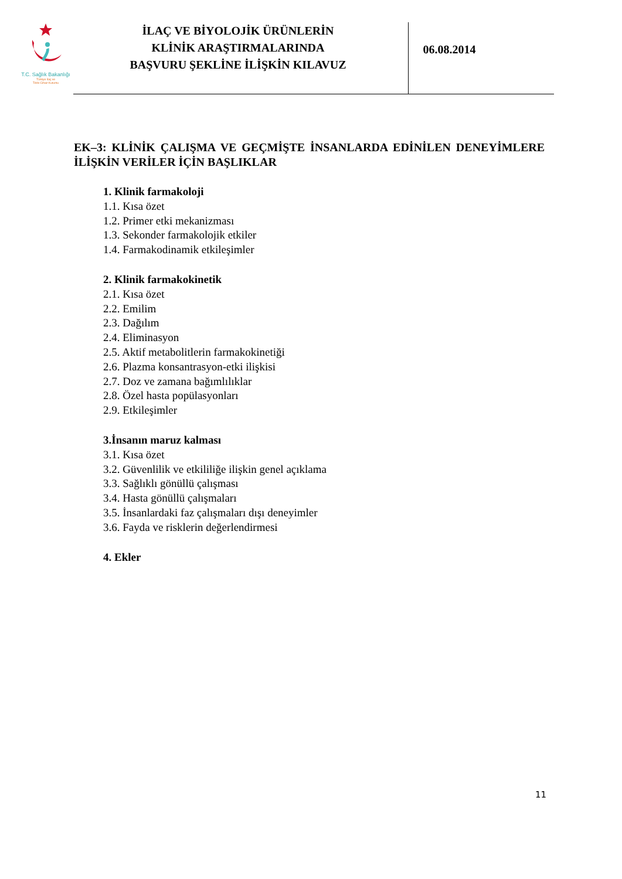T.C. Sağlık Bakanlığı
Türkiye İlaç ve
Tıbbi Cihaz Kurumu
İLAÇ VE BİYOLOJİK ÜRÜNLERİN
KLİNİK ARAŞTIRMALARINDA
BAŞVURU ŞEKLİNE İLİŞKİN KILAVUZ
06.08.2014
EK–3: KLİNİK ÇALIŞMA VE GEÇMİŞTE İNSANLARDA EDİNİLEN DENEYİMLERE İLİŞKİN VERİLER İÇİN BAŞLIKLAR
1. Klinik farmakoloji
1.1. Kısa özet
1.2. Primer etki mekanizması
1.3. Sekonder farmakolojik etkiler
1.4. Farmakodinamik etkileşimler
2. Klinik farmakokinetik
2.1. Kısa özet
2.2. Emilim
2.3. Dağılım
2.4. Eliminasyon
2.5. Aktif metabolitlerin farmakokinetiği
2.6. Plazma konsantrasyon-etki ilişkisi
2.7. Doz ve zamana bağımlılıklar
2.8. Özel hasta popülasyonları
2.9. Etkileşimler
3.İnsanın maruz kalması
3.1. Kısa özet
3.2. Güvenlilik ve etkililiğe ilişkin genel açıklama
3.3. Sağlıklı gönüllü çalışması
3.4. Hasta gönüllü çalışmaları
3.5. İnsanlardaki faz çalışmaları dışı deneyimler
3.6. Fayda ve risklerin değerlendirmesi
4. Ekler
11